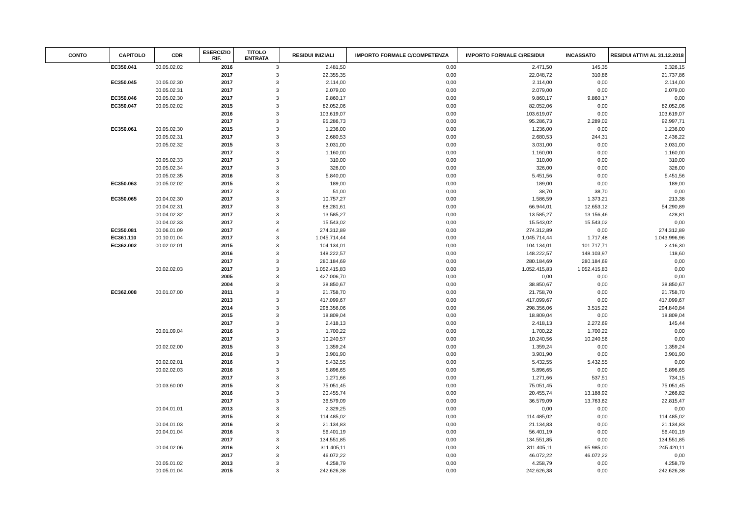| CONTO | CAPITOLO | CDR | ESERCIZIO RIF. | TITOLO ENTRATA | RESIDUI INIZIALI | IMPORTO FORMALE C/COMPETENZA | IMPORTO FORMALE C/RESIDUI | INCASSATO | RESIDUI ATTIVI AL 31.12.2018 |
| --- | --- | --- | --- | --- | --- | --- | --- | --- | --- |
| | EC350.041 | 00.05.02.02 | 2016 | 3 | 2.481,50 | 0,00 | 2.471,50 | 145,35 | 2.326,15 |
| | | | 2017 | 3 | 22.355,35 | 0,00 | 22.048,72 | 310,86 | 21.737,86 |
| | EC350.045 | 00.05.02.30 | 2017 | 3 | 2.114,00 | 0,00 | 2.114,00 | 0,00 | 2.114,00 |
| | | 00.05.02.31 | 2017 | 3 | 2.079,00 | 0,00 | 2.079,00 | 0,00 | 2.079,00 |
| | EC350.046 | 00.05.02.30 | 2017 | 3 | 9.860,17 | 0,00 | 9.860,17 | 9.860,17 | 0,00 |
| | EC350.047 | 00.05.02.02 | 2015 | 3 | 82.052,06 | 0,00 | 82.052,06 | 0,00 | 82.052,06 |
| | | | 2016 | 3 | 103.619,07 | 0,00 | 103.619,07 | 0,00 | 103.619,07 |
| | | | 2017 | 3 | 95.286,73 | 0,00 | 95.286,73 | 2.289,02 | 92.997,71 |
| | EC350.061 | 00.05.02.30 | 2015 | 3 | 1.236,00 | 0,00 | 1.236,00 | 0,00 | 1.236,00 |
| | | 00.05.02.31 | 2017 | 3 | 2.680,53 | 0,00 | 2.680,53 | 244,31 | 2.436,22 |
| | | 00.05.02.32 | 2015 | 3 | 3.031,00 | 0,00 | 3.031,00 | 0,00 | 3.031,00 |
| | | | 2017 | 3 | 1.160,00 | 0,00 | 1.160,00 | 0,00 | 1.160,00 |
| | | 00.05.02.33 | 2017 | 3 | 310,00 | 0,00 | 310,00 | 0,00 | 310,00 |
| | | 00.05.02.34 | 2017 | 3 | 326,00 | 0,00 | 326,00 | 0,00 | 326,00 |
| | | 00.05.02.35 | 2016 | 3 | 5.840,00 | 0,00 | 5.451,56 | 0,00 | 5.451,56 |
| | EC350.063 | 00.05.02.02 | 2015 | 3 | 189,00 | 0,00 | 189,00 | 0,00 | 189,00 |
| | | | 2017 | 3 | 51,00 | 0,00 | 38,70 | 38,70 | 0,00 |
| | EC350.065 | 00.04.02.30 | 2017 | 3 | 10.757,27 | 0,00 | 1.586,59 | 1.373,21 | 213,38 |
| | | 00.04.02.31 | 2017 | 3 | 68.281,61 | 0,00 | 66.944,01 | 12.653,12 | 54.290,89 |
| | | 00.04.02.32 | 2017 | 3 | 13.585,27 | 0,00 | 13.585,27 | 13.156,46 | 428,81 |
| | | 00.04.02.33 | 2017 | 3 | 15.543,02 | 0,00 | 15.543,02 | 15.543,02 | 0,00 |
| | EC350.081 | 00.06.01.09 | 2017 | 4 | 274.312,89 | 0,00 | 274.312,89 | 0,00 | 274.312,89 |
| | EC361.110 | 00.10.01.04 | 2017 | 3 | 1.045.714,44 | 0,00 | 1.045.714,44 | 1.717,48 | 1.043.996,96 |
| | EC362.002 | 00.02.02.01 | 2015 | 3 | 104.134,01 | 0,00 | 104.134,01 | 101.717,71 | 2.416,30 |
| | | | 2016 | 3 | 148.222,57 | 0,00 | 148.222,57 | 148.103,97 | 118,60 |
| | | | 2017 | 3 | 280.184,69 | 0,00 | 280.184,69 | 280.184,69 | 0,00 |
| | | 00.02.02.03 | 2017 | 3 | 1.052.415,83 | 0,00 | 1.052.415,83 | 1.052.415,83 | 0,00 |
| | | | 2005 | 3 | 427.006,70 | 0,00 | 0,00 | 0,00 | 0,00 |
| | | | 2004 | 3 | 38.850,67 | 0,00 | 38.850,67 | 0,00 | 38.850,67 |
| | EC362.008 | 00.01.07.00 | 2011 | 3 | 21.758,70 | 0,00 | 21.758,70 | 0,00 | 21.758,70 |
| | | | 2013 | 3 | 417.099,67 | 0,00 | 417.099,67 | 0,00 | 417.099,67 |
| | | | 2014 | 3 | 298.356,06 | 0,00 | 298.356,06 | 3.515,22 | 294.840,84 |
| | | | 2015 | 3 | 18.809,04 | 0,00 | 18.809,04 | 0,00 | 18.809,04 |
| | | | 2017 | 3 | 2.418,13 | 0,00 | 2.418,13 | 2.272,69 | 145,44 |
| | | 00.01.09.04 | 2016 | 3 | 1.700,22 | 0,00 | 1.700,22 | 1.700,22 | 0,00 |
| | | | 2017 | 3 | 10.240,57 | 0,00 | 10.240,56 | 10.240,56 | 0,00 |
| | | 00.02.02.00 | 2015 | 3 | 1.359,24 | 0,00 | 1.359,24 | 0,00 | 1.359,24 |
| | | | 2016 | 3 | 3.901,90 | 0,00 | 3.901,90 | 0,00 | 3.901,90 |
| | | 00.02.02.01 | 2016 | 3 | 5.432,55 | 0,00 | 5.432,55 | 5.432,55 | 0,00 |
| | | 00.02.02.03 | 2016 | 3 | 5.896,65 | 0,00 | 5.896,65 | 0,00 | 5.896,65 |
| | | | 2017 | 3 | 1.271,66 | 0,00 | 1.271,66 | 537,51 | 734,15 |
| | | 00.03.60.00 | 2015 | 3 | 75.051,45 | 0,00 | 75.051,45 | 0,00 | 75.051,45 |
| | | | 2016 | 3 | 20.455,74 | 0,00 | 20.455,74 | 13.188,92 | 7.266,82 |
| | | | 2017 | 3 | 36.579,09 | 0,00 | 36.579,09 | 13.763,62 | 22.815,47 |
| | | 00.04.01.01 | 2013 | 3 | 2.329,25 | 0,00 | 0,00 | 0,00 | 0,00 |
| | | | 2015 | 3 | 114.485,02 | 0,00 | 114.485,02 | 0,00 | 114.485,02 |
| | | 00.04.01.03 | 2016 | 3 | 21.134,83 | 0,00 | 21.134,83 | 0,00 | 21.134,83 |
| | | 00.04.01.04 | 2016 | 3 | 56.401,19 | 0,00 | 56.401,19 | 0,00 | 56.401,19 |
| | | | 2017 | 3 | 134.551,85 | 0,00 | 134.551,85 | 0,00 | 134.551,85 |
| | | 00.04.02.06 | 2016 | 3 | 311.405,11 | 0,00 | 311.405,11 | 65.985,00 | 245.420,11 |
| | | | 2017 | 3 | 46.072,22 | 0,00 | 46.072,22 | 46.072,22 | 0,00 |
| | | 00.05.01.02 | 2013 | 3 | 4.258,79 | 0,00 | 4.258,79 | 0,00 | 4.258,79 |
| | | 00.05.01.04 | 2015 | 3 | 242.626,38 | 0,00 | 242.626,38 | 0,00 | 242.626,38 |